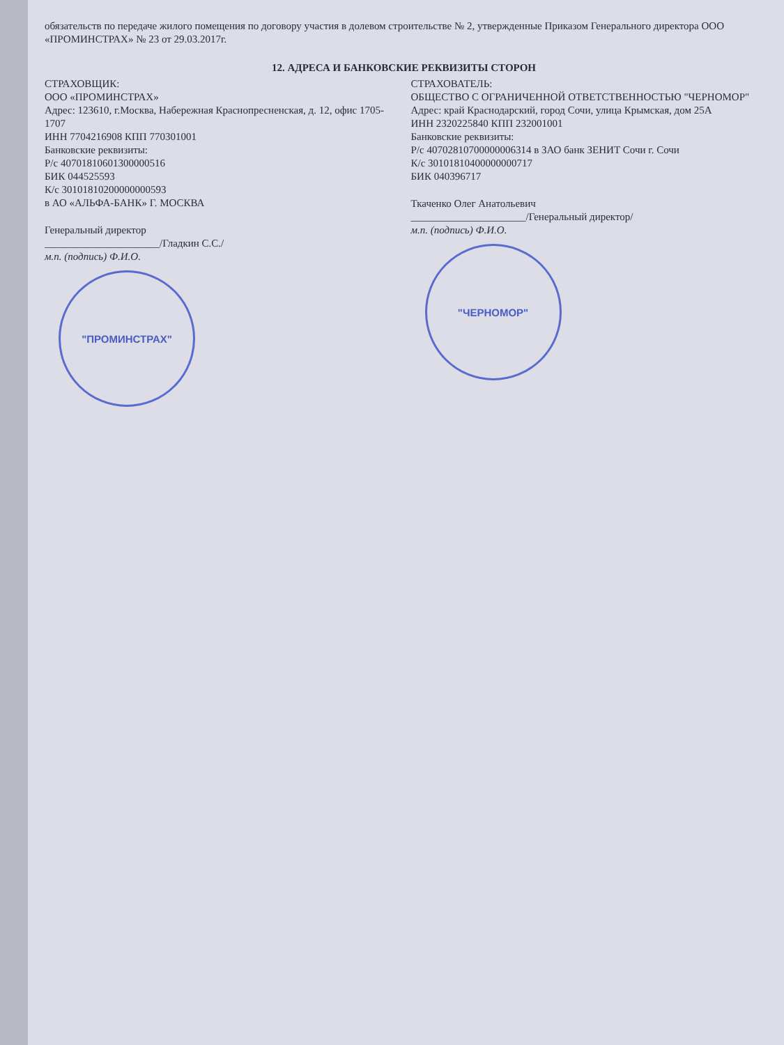обязательств по передаче жилого помещения по договору участия в долевом строительстве № 2, утвержденные Приказом Генерального директора ООО «ПРОМИНСТРАХ» № 23 от 29.03.2017г.
12. АДРЕСА И БАНКОВСКИЕ РЕКВИЗИТЫ СТОРОН
СТРАХОВЩИК:
ООО «ПРОМИНСТРАХ»
Адрес: 123610, г.Москва, Набережная Краснопресненская, д. 12, офис 1705-1707
ИНН 7704216908 КПП 770301001
Банковские реквизиты:
Р/с 40701810601300000516
БИК 044525593
К/с 30101810200000000593
в АО «АЛЬФА-БАНК» Г. МОСКВА
Генеральный директор
______________________/Гладкин С.С./
м.п. (подпись) Ф.И.О.
"ПРОМИНСТРАХ"
СТРАХОВАТЕЛЬ:
ОБЩЕСТВО С ОГРАНИЧЕННОЙ ОТВЕТСТВЕННОСТЬЮ "ЧЕРНОМОР"
Адрес: край Краснодарский, город Сочи, улица Крымская, дом 25А
ИНН 2320225840 КПП 232001001
Банковские реквизиты:
Р/с 40702810700000006314 в ЗАО банк ЗЕНИТ Сочи г. Сочи
К/с 30101810400000000717
БИК 040396717
Ткаченко Олег Анатольевич
______________________/Генеральный директор/
м.п. (подпись) Ф.И.О.
"ЧЕРНОМОР"